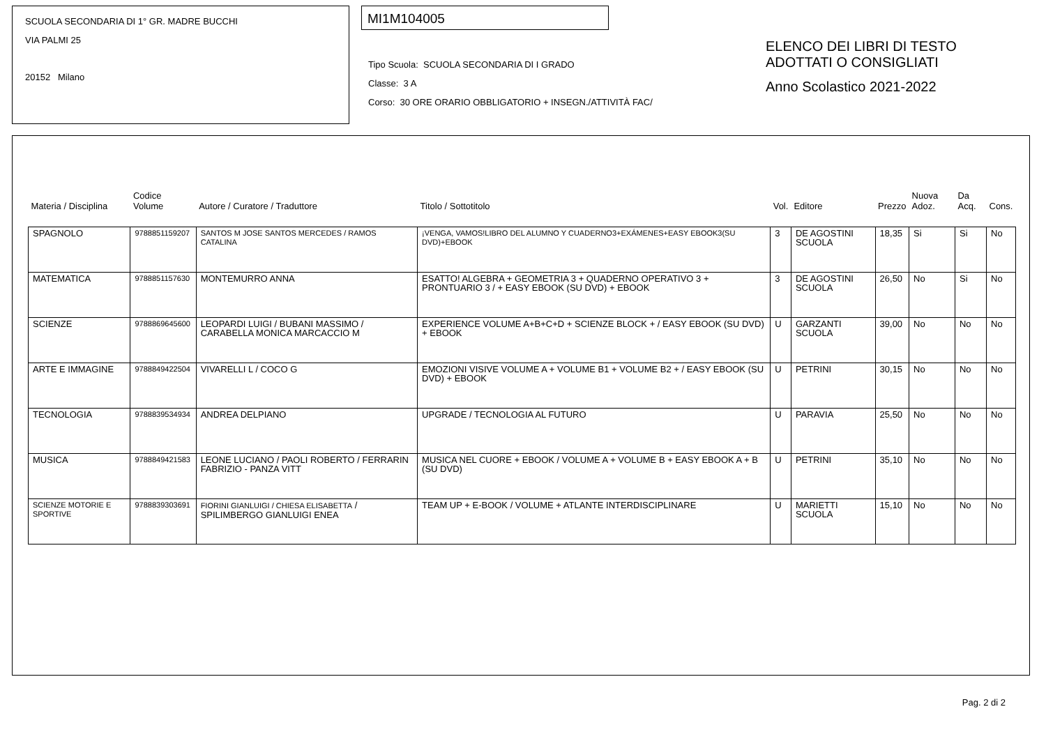SCUOLA SECONDARIA DI 1° GR. MADRE BUCCHI
VIA PALMI 25
20152 Milano
MI1M104005
Tipo Scuola: SCUOLA SECONDARIA DI I GRADO
Classe: 3 A
Corso: 30 ORE ORARIO OBBLIGATORIO + INSEGN./ATTIVITÀ FAC/
ELENCO DEI LIBRI DI TESTO
ADOTTATI O CONSIGLIATI
Anno Scolastico 2021-2022
| Materia / Disciplina | Codice Volume | Autore / Curatore / Traduttore | Titolo / Sottotitolo | Vol. | Editore | Prezzo | Nuova Adoz. | Da Acq. | Cons. |
| --- | --- | --- | --- | --- | --- | --- | --- | --- | --- |
| SPAGNOLO | 9788851159207 | SANTOS M JOSE SANTOS MERCEDES / RAMOS CATALINA | ¡VENGA, VAMOS!LIBRO DEL ALUMNO Y CUADERNO3+EXÁMENES+EASY EBOOK3(SU DVD)+EBOOK | 3 | DE AGOSTINI SCUOLA | 18,35 | Si | Si | No |
| MATEMATICA | 9788851157630 | MONTEMURRO ANNA | ESATTO! ALGEBRA + GEOMETRIA 3 + QUADERNO OPERATIVO 3 + PRONTUARIO 3 / + EASY EBOOK (SU DVD) + EBOOK | 3 | DE AGOSTINI SCUOLA | 26,50 | No | Si | No |
| SCIENZE | 9788869645600 | LEOPARDI LUIGI / BUBANI MASSIMO / CARABELLA MONICA MARCACCIO M | EXPERIENCE VOLUME A+B+C+D + SCIENZE BLOCK + / EASY EBOOK (SU DVD) + EBOOK | U | GARZANTI SCUOLA | 39,00 | No | No | No |
| ARTE E IMMAGINE | 9788849422504 | VIVARELLI L / COCO G | EMOZIONI VISIVE VOLUME A + VOLUME B1 + VOLUME B2 + / EASY EBOOK (SU DVD) + EBOOK | U | PETRINI | 30,15 | No | No | No |
| TECNOLOGIA | 9788839534934 | ANDREA DELPIANO | UPGRADE / TECNOLOGIA AL FUTURO | U | PARAVIA | 25,50 | No | No | No |
| MUSICA | 9788849421583 | LEONE LUCIANO / PAOLI ROBERTO / FERRARIN FABRIZIO - PANZA VITT | MUSICA NEL CUORE + EBOOK / VOLUME A + VOLUME B + EASY EBOOK A + B (SU DVD) | U | PETRINI | 35,10 | No | No | No |
| SCIENZE MOTORIE E SPORTIVE | 9788839303691 | FIORINI GIANLUIGI / CHIESA ELISABETTA / SPILIMBERGO GIANLUIGI ENEA | TEAM UP + E-BOOK / VOLUME + ATLANTE INTERDISCIPLINARE | U | MARIETTI SCUOLA | 15,10 | No | No | No |
Pag. 2 di 2